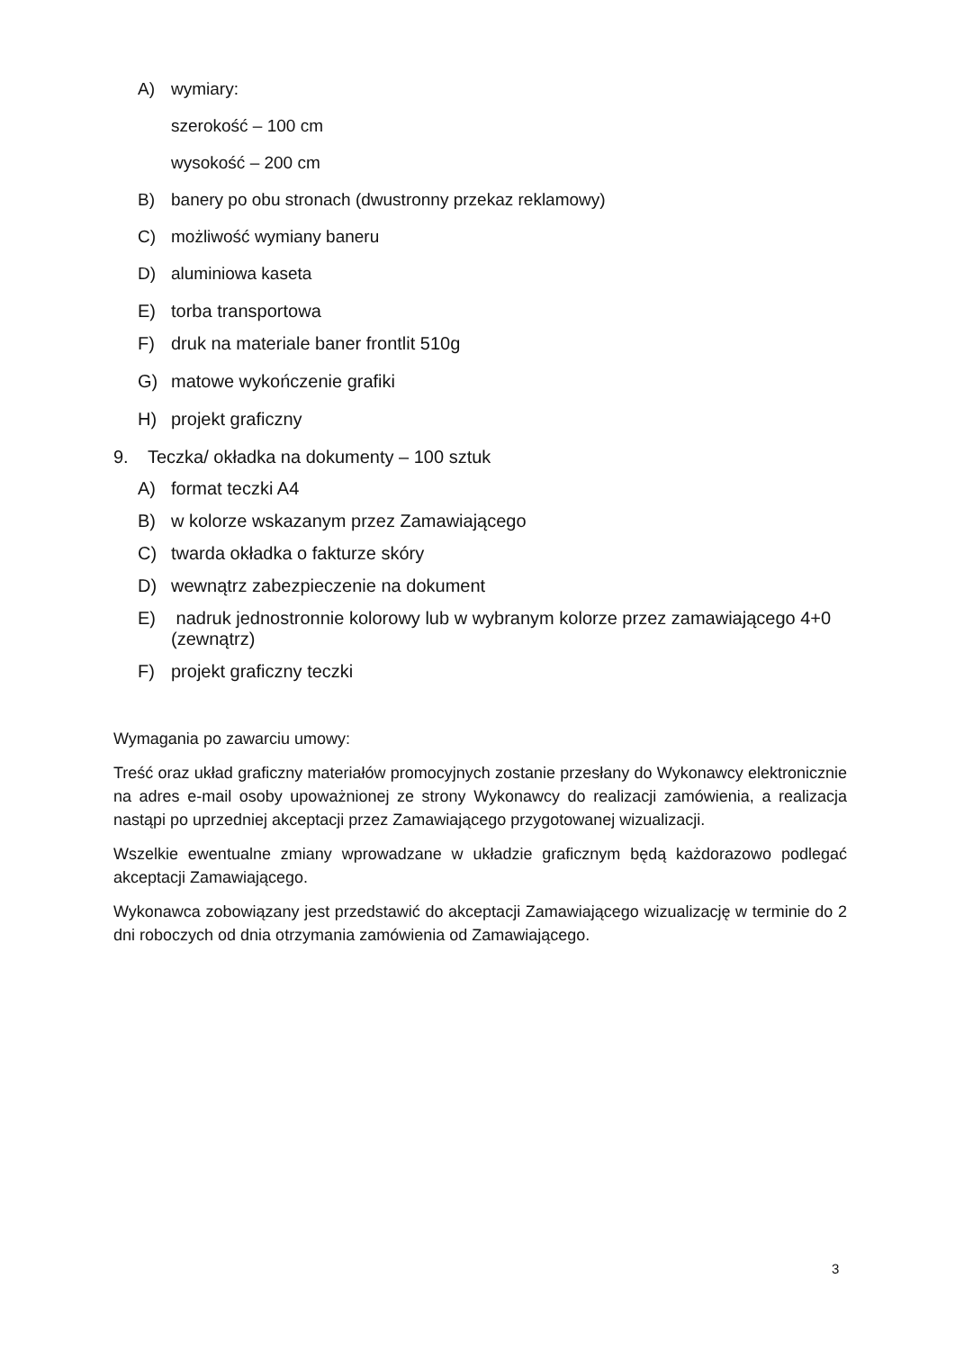A) wymiary:
szerokość – 100 cm
wysokość – 200 cm
B) banery po obu stronach (dwustronny przekaz reklamowy)
C) możliwość wymiany baneru
D) aluminiowa kaseta
E) torba transportowa
F) druk na materiale baner frontlit 510g
G) matowe wykończenie grafiki
H) projekt graficzny
9. Teczka/ okładka na dokumenty – 100 sztuk
A) format teczki A4
B) w kolorze wskazanym przez Zamawiającego
C) twarda okładka o fakturze skóry
D) wewnątrz zabezpieczenie na dokument
E) nadruk jednostronnie kolorowy lub w wybranym kolorze przez zamawiającego 4+0 (zewnątrz)
F) projekt graficzny teczki
Wymagania po zawarciu umowy:
Treść oraz układ graficzny materiałów promocyjnych zostanie przesłany do Wykonawcy elektronicznie na adres e-mail osoby upoważnionej ze strony Wykonawcy do realizacji zamówienia, a realizacja nastąpi po uprzedniej akceptacji przez Zamawiającego przygotowanej wizualizacji.
Wszelkie ewentualne zmiany wprowadzane w układzie graficznym będą każdorazowo podlegać akceptacji Zamawiającego.
Wykonawca zobowiązany jest przedstawić do akceptacji Zamawiającego wizualizację w terminie do 2 dni roboczych od dnia otrzymania zamówienia od Zamawiającego.
3